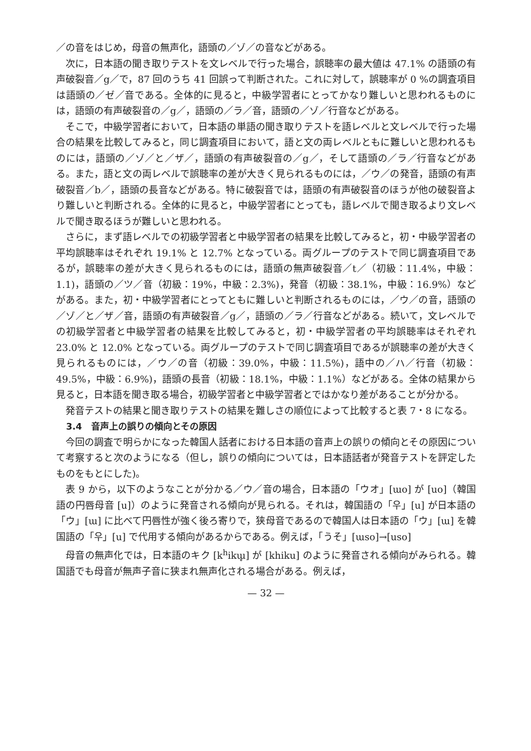／の音をはじめ，母音の無声化，語頭の／ゾ／の音などがある。
次に，日本語の聞き取りテストを文レベルで行った場合，誤聴率の最大値は 47.1% の語頭の有声破裂音／g／で，87 回のうち 41 回誤って判断された。これに対して，誤聴率が 0 %の調査項目は語頭の／ゼ／音である。全体的に見ると，中級学習者にとってかなり難しいと思われるものには，語頭の有声破裂音の／g／，語頭の／ラ／音，語頭の／ゾ／行音などがある。
そこで，中級学習者において，日本語の単語の聞き取りテストを語レベルと文レベルで行った場合の結果を比較してみると，同じ調査項目において，語と文の両レベルともに難しいと思われるものには，語頭の／ゾ／と／ザ／，語頭の有声破裂音の／g／，そして語頭の／ラ／行音などがある。また，語と文の両レベルで誤聴率の差が大きく見られるものには，／ウ／の発音，語頭の有声破裂音／b／，語頭の長音などがある。特に破裂音では，語頭の有声破裂音のほうが他の破裂音より難しいと判断される。全体的に見ると，中級学習者にとっても，語レベルで聞き取るより文レベルで聞き取るほうが難しいと思われる。
さらに，まず語レベルでの初級学習者と中級学習者の結果を比較してみると，初・中級学習者の平均誤聴率はそれぞれ 19.1% と 12.7% となっている。両グループのテストで同じ調査項目であるが，誤聴率の差が大きく見られるものには，語頭の無声破裂音／t／（初級：11.4%，中級：1.1)，語頭の／ツ／音（初級：19%，中級：2.3%)，発音（初級：38.1%，中級：16.9%）などがある。また，初・中級学習者にとってともに難しいと判断されるものには，／ウ／の音，語頭の／ゾ／と／ザ／音，語頭の有声破裂音／g／，語頭の／ラ／行音などがある。続いて，文レベルでの初級学習者と中級学習者の結果を比較してみると，初・中級学習者の平均誤聴率はそれぞれ 23.0% と 12.0% となっている。両グループのテストで同じ調査項目であるが誤聴率の差が大きく見られるものには，／ウ／の音（初級：39.0%，中級：11.5%)，語中の／ハ／行音（初級：49.5%，中級：6.9%)，語頭の長音（初級：18.1%，中級：1.1%）などがある。全体の結果から見ると，日本語を聞き取る場合，初級学習者と中級学習者とではかなり差があることが分かる。
発音テストの結果と聞き取りテストの結果を難しさの順位によって比較すると表 7・8 になる。
3.4　音声上の誤りの傾向とその原因
今回の調査で明らかになった韓国人話者における日本語の音声上の誤りの傾向とその原因について考察すると次のようになる（但し，誤りの傾向については，日本語話者が発音テストを評定したものをもとにした)。
表 9 から，以下のようなことが分かる／ウ／音の場合，日本語の「ウオ」[ɯo] が [uo]（韓国語の円唇母音 [u]）のように発音される傾向が見られる。それは，韓国語の「우」[u] が日本語の「ウ」[ɯ] に比べて円唇性が強く後ろ寄りで，狭母音であるので韓国人は日本語の「ウ」[ɯ] を韓国語の「우」[u] で代用する傾向があるからである。例えば，「うそ」[ɯso]→[uso]
母音の無声化では，日本語のキク [k<sup>h</sup>ikɯ̥] が [khiku] のように発音される傾向がみられる。韓国語でも母音が無声子音に狭まれ無声化される場合がある。例えば，
— 32 —